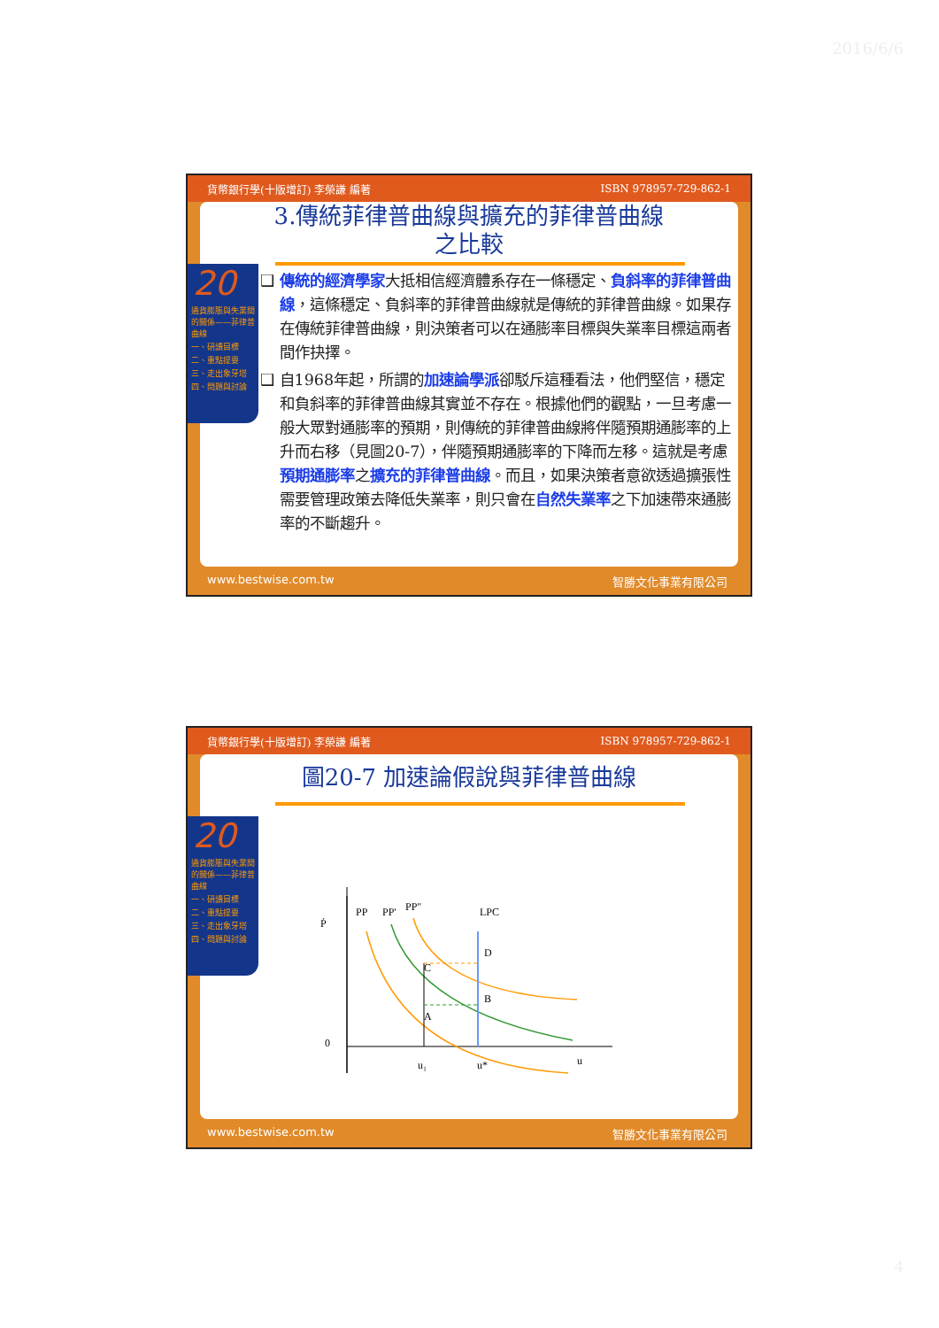2016/6/6
貨幣銀行學(十版增訂) 李榮謙 編著 ISBN 978957-729-862-1
3.傳統菲律普曲線與擴充的菲律普曲線
之比較
20
通貨膨脹與失業間的關係——菲律普曲線
一、研讀目標
二、重點提要
三、走出象牙塔
四、問題與討論
❑ 傳統的經濟學家大抵相信經濟體系存在一條穩定、負斜率的菲律普曲線，這條穩定、負斜率的菲律普曲線就是傳統的菲律普曲線。如果存在傳統菲律普曲線，則決策者可以在通膨率目標與失業率目標這兩者間作抉擇。
❑ 自1968年起，所謂的加速論學派卻駁斥這種看法，他們堅信，穩定和負斜率的菲律普曲線其實並不存在。根據他們的觀點，一旦考慮一般大眾對通膨率的預期，則傳統的菲律普曲線將伴隨預期通膨率的上升而右移（見圖20-7），伴隨預期通膨率的下降而左移。這就是考慮預期通膨率之擴充的菲律普曲線。而且，如果決策者意欲透過擴張性需要管理政策去降低失業率，則只會在自然失業率之下加速帶來通膨率的不斷趨升。
www.bestwise.com.tw 智勝文化事業有限公司
貨幣銀行學(十版增訂) 李榮謙 編著 ISBN 978957-729-862-1
圖20-7 加速論假說與菲律普曲線
20
通貨膨脹與失業間的關係——菲律普曲線
一、研讀目標
二、重點提要
三、走出象牙塔
四、問題與討論
Ṗ
PP
PP'
PP"
LPC
0
u₁
u*
u
C
A
D
B
www.bestwise.com.tw 智勝文化事業有限公司
4